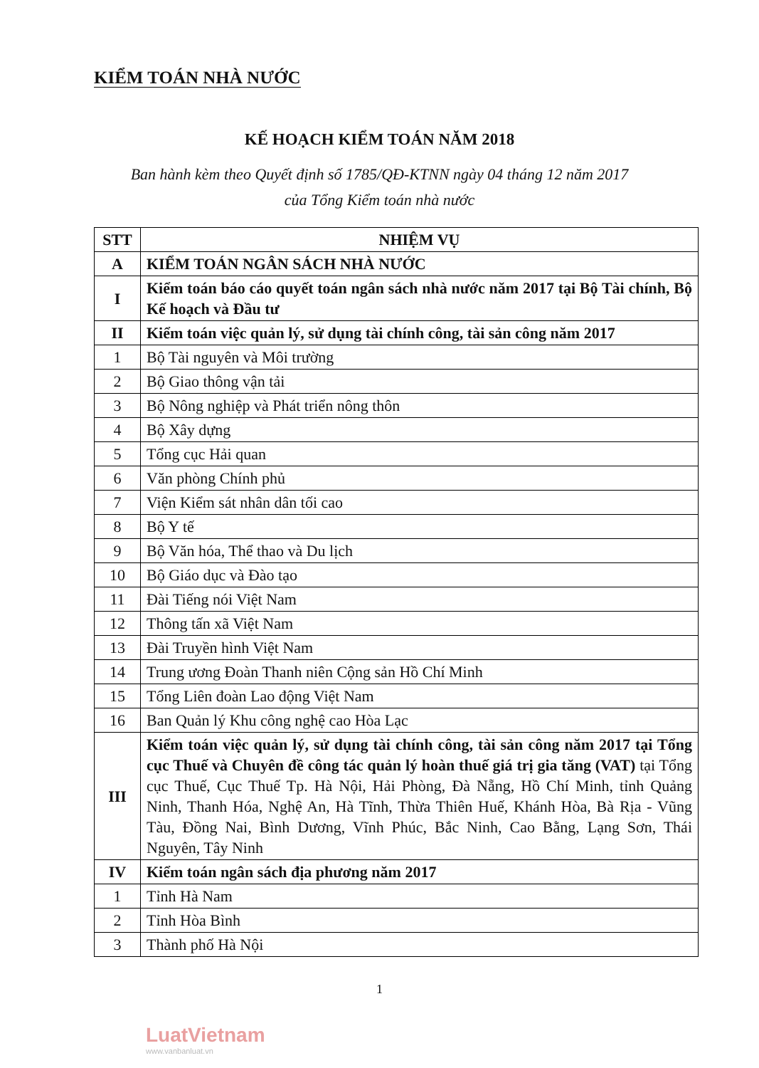KIỂM TOÁN NHÀ NƯỚC
KẾ HOẠCH KIỂM TOÁN NĂM 2018
Ban hành kèm theo Quyết định số 1785/QĐ-KTNN ngày 04 tháng 12 năm 2017
của Tổng Kiểm toán nhà nước
| STT | NHIỆM VỤ |
| --- | --- |
| A | KIỂM TOÁN NGÂN SÁCH NHÀ NƯỚC |
| I | Kiểm toán báo cáo quyết toán ngân sách nhà nước năm 2017 tại Bộ Tài chính, Bộ Kế hoạch và Đầu tư |
| II | Kiểm toán việc quản lý, sử dụng tài chính công, tài sản công năm 2017 |
| 1 | Bộ Tài nguyên và Môi trường |
| 2 | Bộ Giao thông vận tải |
| 3 | Bộ Nông nghiệp và Phát triển nông thôn |
| 4 | Bộ Xây dựng |
| 5 | Tổng cục Hải quan |
| 6 | Văn phòng Chính phủ |
| 7 | Viện Kiểm sát nhân dân tối cao |
| 8 | Bộ Y tế |
| 9 | Bộ Văn hóa, Thể thao và Du lịch |
| 10 | Bộ Giáo dục và Đào tạo |
| 11 | Đài Tiếng nói Việt Nam |
| 12 | Thông tấn xã Việt Nam |
| 13 | Đài Truyền hình Việt Nam |
| 14 | Trung ương Đoàn Thanh niên Cộng sản Hồ Chí Minh |
| 15 | Tổng Liên đoàn Lao động Việt Nam |
| 16 | Ban Quản lý Khu công nghệ cao Hòa Lạc |
| III | Kiểm toán việc quản lý, sử dụng tài chính công, tài sản công năm 2017 tại Tổng cục Thuế và Chuyên đề công tác quản lý hoàn thuế giá trị gia tăng (VAT) tại Tổng cục Thuế, Cục Thuế Tp. Hà Nội, Hải Phòng, Đà Nẵng, Hồ Chí Minh, tỉnh Quảng Ninh, Thanh Hóa, Nghệ An, Hà Tĩnh, Thừa Thiên Huế, Khánh Hòa, Bà Rịa - Vũng Tàu, Đồng Nai, Bình Dương, Vĩnh Phúc, Bắc Ninh, Cao Bằng, Lạng Sơn, Thái Nguyên, Tây Ninh |
| IV | Kiểm toán ngân sách địa phương năm 2017 |
| 1 | Tỉnh Hà Nam |
| 2 | Tỉnh Hòa Bình |
| 3 | Thành phố Hà Nội |
1
LuatVietnam
www.vanbanluat.vn